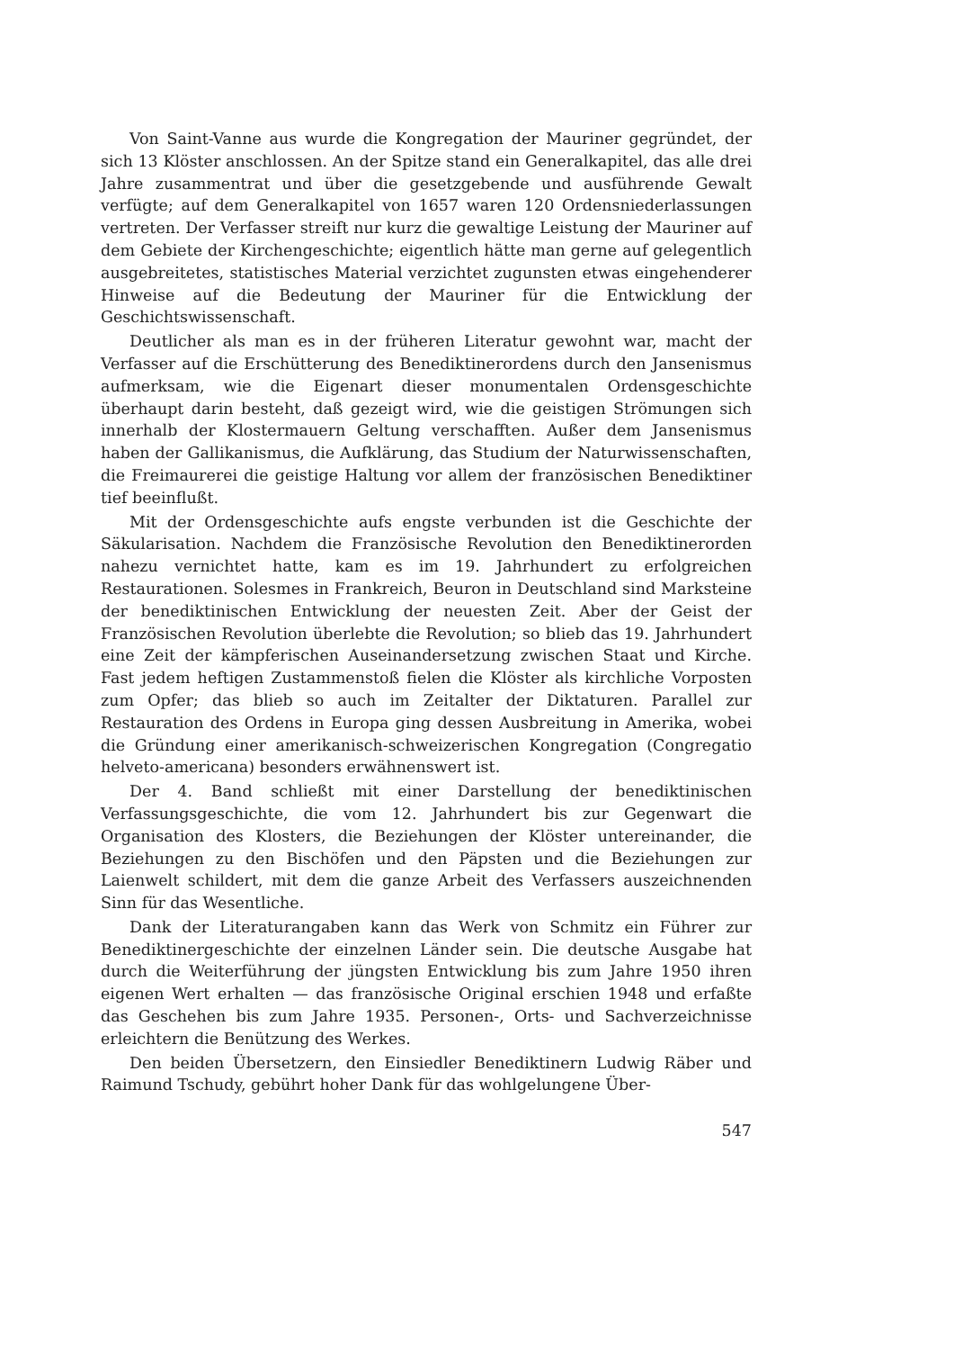Von Saint-Vanne aus wurde die Kongregation der Mauriner gegründet, der sich 13 Klöster anschlossen. An der Spitze stand ein Generalkapitel, das alle drei Jahre zusammentrat und über die gesetzgebende und ausführende Gewalt verfügte; auf dem Generalkapitel von 1657 waren 120 Ordensniederlassungen vertreten. Der Verfasser streift nur kurz die gewaltige Leistung der Mauriner auf dem Gebiete der Kirchengeschichte; eigentlich hätte man gerne auf gelegentlich ausgebreitetes, statistisches Material verzichtet zugunsten etwas eingehenderer Hinweise auf die Bedeutung der Mauriner für die Entwicklung der Geschichtswissenschaft.
Deutlicher als man es in der früheren Literatur gewohnt war, macht der Verfasser auf die Erschütterung des Benediktinerordens durch den Jansenismus aufmerksam, wie die Eigenart dieser monumentalen Ordensgeschichte überhaupt darin besteht, daß gezeigt wird, wie die geistigen Strömungen sich innerhalb der Klostermauern Geltung verschafften. Außer dem Jansenismus haben der Gallikanismus, die Aufklärung, das Studium der Naturwissenschaften, die Freimaurerei die geistige Haltung vor allem der französischen Benediktiner tief beeinflußt.
Mit der Ordensgeschichte aufs engste verbunden ist die Geschichte der Säkularisation. Nachdem die Französische Revolution den Benediktinerorden nahezu vernichtet hatte, kam es im 19. Jahrhundert zu erfolgreichen Restaurationen. Solesmes in Frankreich, Beuron in Deutschland sind Marksteine der benediktinischen Entwicklung der neuesten Zeit. Aber der Geist der Französischen Revolution überlebte die Revolution; so blieb das 19. Jahrhundert eine Zeit der kämpferischen Auseinandersetzung zwischen Staat und Kirche. Fast jedem heftigen Zustammenstoß fielen die Klöster als kirchliche Vorposten zum Opfer; das blieb so auch im Zeitalter der Diktaturen. Parallel zur Restauration des Ordens in Europa ging dessen Ausbreitung in Amerika, wobei die Gründung einer amerikanisch-schweizerischen Kongregation (Congregatio helveto-americana) besonders erwähnenswert ist.
Der 4. Band schließt mit einer Darstellung der benediktinischen Verfassungsgeschichte, die vom 12. Jahrhundert bis zur Gegenwart die Organisation des Klosters, die Beziehungen der Klöster untereinander, die Beziehungen zu den Bischöfen und den Päpsten und die Beziehungen zur Laienwelt schildert, mit dem die ganze Arbeit des Verfassers auszeichnenden Sinn für das Wesentliche.
Dank der Literaturangaben kann das Werk von Schmitz ein Führer zur Benediktinergeschichte der einzelnen Länder sein. Die deutsche Ausgabe hat durch die Weiterführung der jüngsten Entwicklung bis zum Jahre 1950 ihren eigenen Wert erhalten — das französische Original erschien 1948 und erfaßte das Geschehen bis zum Jahre 1935. Personen-, Orts- und Sachverzeichnisse erleichtern die Benützung des Werkes.
Den beiden Übersetzern, den Einsiedler Benediktinern Ludwig Räber und Raimund Tschudy, gebührt hoher Dank für das wohlgelungene Über-
547